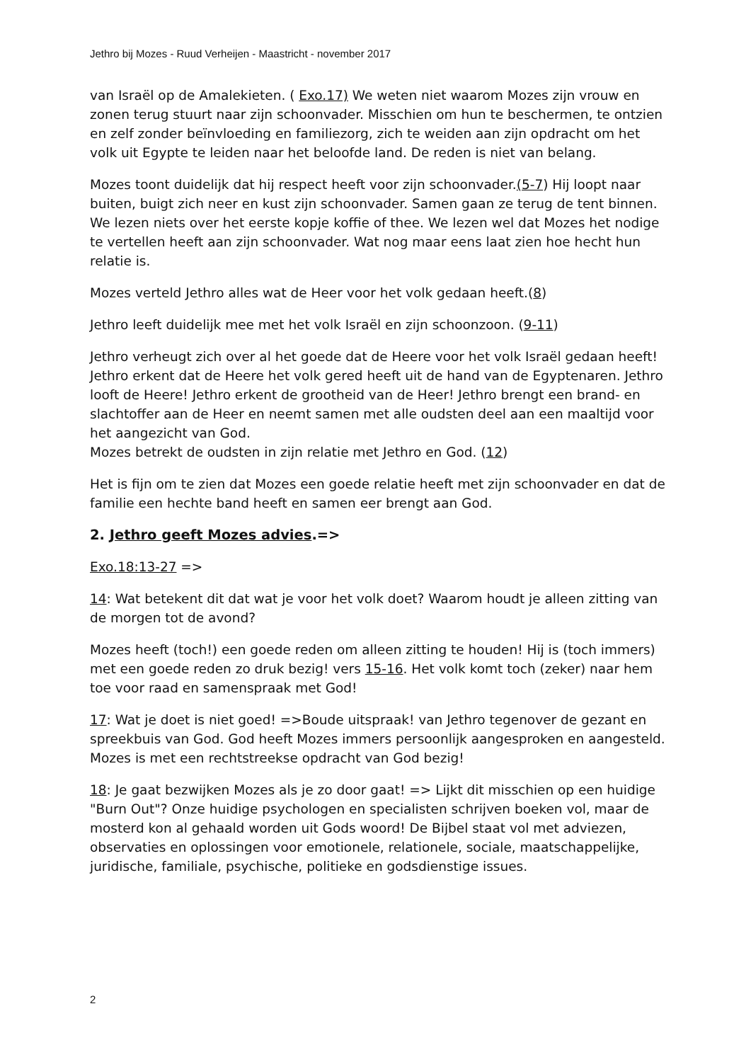Jethro bij Mozes - Ruud Verheijen - Maastricht - november 2017
van Israël op de Amalekieten. ( Exo.17) We weten niet waarom Mozes zijn vrouw en zonen terug stuurt naar zijn schoonvader. Misschien om hun te beschermen, te ontzien en zelf zonder beïnvloeding en familiezorg, zich te weiden aan zijn opdracht om het volk uit Egypte te leiden naar het beloofde land. De reden is niet van belang.
Mozes toont duidelijk dat hij respect heeft voor zijn schoonvader.(5-7) Hij loopt naar buiten, buigt zich neer en kust zijn schoonvader. Samen gaan ze terug de tent binnen. We lezen niets over het eerste kopje koffie of thee. We lezen wel dat Mozes het nodige te vertellen heeft aan zijn schoonvader. Wat nog maar eens laat zien hoe hecht hun relatie is.
Mozes verteld Jethro alles wat de Heer voor het volk gedaan heeft.(8)
Jethro leeft duidelijk mee met het volk Israël en zijn schoonzoon. (9-11)
Jethro verheugt zich over al het goede dat de Heere voor het volk Israël gedaan heeft! Jethro erkent dat de Heere het volk gered heeft uit de hand van de Egyptenaren. Jethro looft de Heere! Jethro erkent de grootheid van de Heer! Jethro brengt een brand- en slachtoffer aan de Heer en neemt samen met alle oudsten deel aan een maaltijd voor het aangezicht van God.
Mozes betrekt de oudsten in zijn relatie met Jethro en God. (12)
Het is fijn om te zien dat Mozes een goede relatie heeft met zijn schoonvader en dat de familie een hechte band heeft en samen eer brengt aan God.
2. Jethro geeft Mozes advies.=>
Exo.18:13-27 =>
14: Wat betekent dit dat wat je voor het volk doet? Waarom houdt je alleen zitting van de morgen tot de avond?
Mozes heeft (toch!) een goede reden om alleen zitting te houden! Hij is (toch immers) met een goede reden zo druk bezig! vers 15-16. Het volk komt toch (zeker) naar hem toe voor raad en samenspraak met God!
17: Wat je doet is niet goed! =>Boude uitspraak! van Jethro tegenover de gezant en spreekbuis van God. God heeft Mozes immers persoonlijk aangesproken en aangesteld. Mozes is met een rechtstreekse opdracht van God bezig!
18: Je gaat bezwijken Mozes als je zo door gaat! => Lijkt dit misschien op een huidige "Burn Out"? Onze huidige psychologen en specialisten schrijven boeken vol, maar de mosterd kon al gehaald worden uit Gods woord! De Bijbel staat vol met adviezen, observaties en oplossingen voor emotionele, relationele, sociale, maatschappelijke, juridische, familiale, psychische, politieke en godsdienstige issues.
2